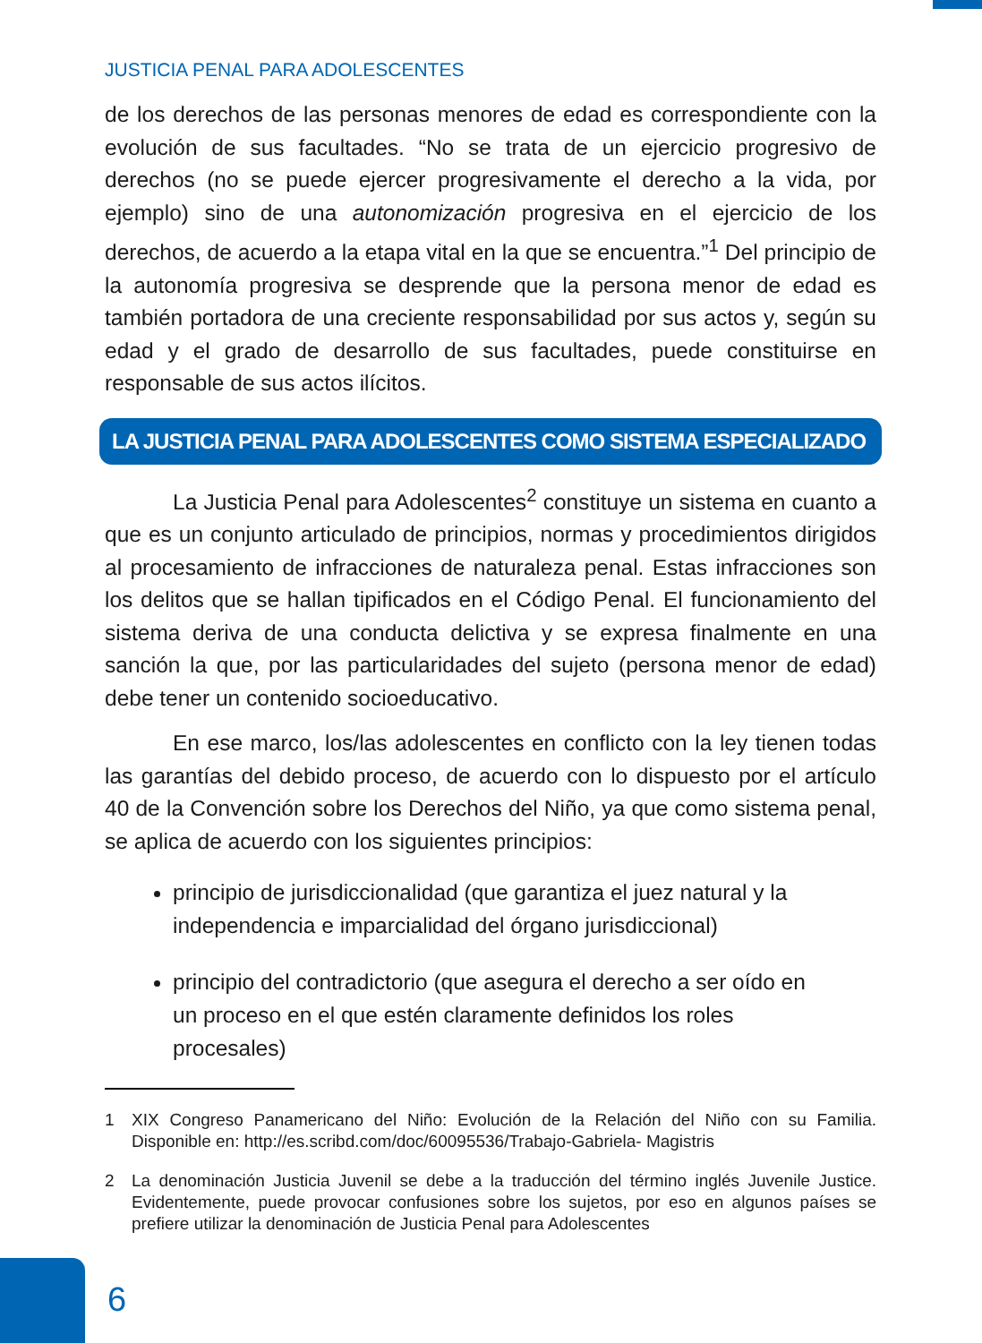JUSTICIA PENAL PARA ADOLESCENTES
de los derechos de las personas menores de edad es correspondiente con la evolución de sus facultades. “No se trata de un ejercicio progresivo de derechos (no se puede ejercer progresivamente el derecho a la vida, por ejemplo) sino de una autonomización progresiva en el ejercicio de los derechos, de acuerdo a la etapa vital en la que se encuentra.”<sup>1</sup> Del principio de la autonomía progresiva se desprende que la persona menor de edad es también portadora de una creciente responsabilidad por sus actos y, según su edad y el grado de desarrollo de sus facultades, puede constituirse en responsable de sus actos ilícitos.
LA JUSTICIA PENAL PARA ADOLESCENTES COMO SISTEMA ESPECIALIZADO
La Justicia Penal para Adolescentes<sup>2</sup> constituye un sistema en cuanto a que es un conjunto articulado de principios, normas y procedimientos dirigidos al procesamiento de infracciones de naturaleza penal. Estas infracciones son los delitos que se hallan tipificados en el Código Penal. El funcionamiento del sistema deriva de una conducta delictiva y se expresa finalmente en una sanción la que, por las particularidades del sujeto (persona menor de edad) debe tener un contenido socioeducativo.
En ese marco, los/las adolescentes en conflicto con la ley tienen todas las garantías del debido proceso, de acuerdo con lo dispuesto por el artículo 40 de la Convención sobre los Derechos del Niño, ya que como sistema penal, se aplica de acuerdo con los siguientes principios:
principio de jurisdiccionalidad (que garantiza el juez natural y la independencia e imparcialidad del órgano jurisdiccional)
principio del contradictorio (que asegura el derecho a ser oído en un proceso en el que estén claramente definidos los roles procesales)
1 XIX Congreso Panamericano del Niño: Evolución de la Relación del Niño con su Familia. Disponible en: http://es.scribd.com/doc/60095536/Trabajo-Gabriela- Magistris
2 La denominación Justicia Juvenil se debe a la traducción del término inglés Juvenile Justice. Evidentemente, puede provocar confusiones sobre los sujetos, por eso en algunos países se prefiere utilizar la denominación de Justicia Penal para Adolescentes
6